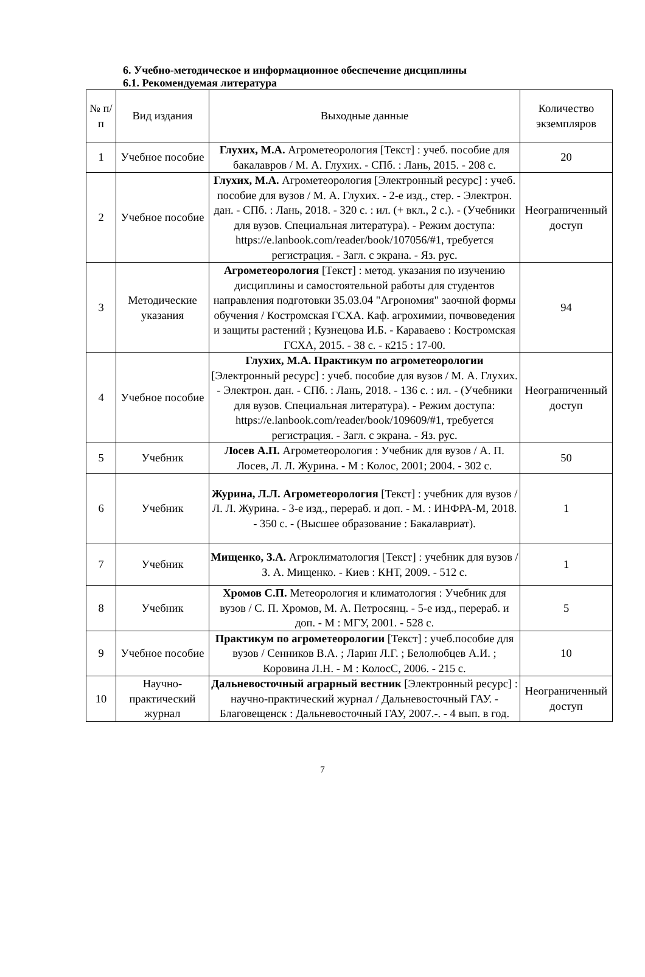6. Учебно-методическое и информационное обеспечение дисциплины
6.1. Рекомендуемая литература
| № п/п | Вид издания | Выходные данные | Количество экземпляров |
| --- | --- | --- | --- |
| 1 | Учебное пособие | Глухих, М.А. Агрометеорология [Текст] : учеб. пособие для бакалавров / М. А. Глухих. - СПб. : Лань, 2015. - 208 с. | 20 |
| 2 | Учебное пособие | Глухих, М.А. Агрометеорология [Электронный ресурс] : учеб. пособие для вузов / М. А. Глухих. - 2-е изд., стер. - Электрон. дан. - СПб. : Лань, 2018. - 320 с. : ил. (+ вкл., 2 с.). - (Учебники для вузов. Специальная литература). - Режим доступа: https://e.lanbook.com/reader/book/107056/#1, требуется регистрация. - Загл. с экрана. - Яз. рус. | Неограниченный доступ |
| 3 | Методические указания | Агрометеорология [Текст] : метод. указания по изучению дисциплины и самостоятельной работы для студентов направления подготовки 35.03.04 "Агрономия" заочной формы обучения / Костромская ГСХА. Каф. агрохимии, почвоведения и защиты растений ; Кузнецова И.Б. - Караваево : Костромская ГСХА, 2015. - 38 с. - к215 : 17-00. | 94 |
| 4 | Учебное пособие | Глухих, М.А. Практикум по агрометеорологии [Электронный ресурс] : учеб. пособие для вузов / М. А. Глухих. - Электрон. дан. - СПб. : Лань, 2018. - 136 с. : ил. - (Учебники для вузов. Специальная литература). - Режим доступа: https://e.lanbook.com/reader/book/109609/#1, требуется регистрация. - Загл. с экрана. - Яз. рус. | Неограниченный доступ |
| 5 | Учебник | Лосев А.П. Агрометеорология : Учебник для вузов / А. П. Лосев, Л. Л. Журина. - М : Колос, 2001; 2004. - 302 с. | 50 |
| 6 | Учебник | Журина, Л.Л. Агрометеорология [Текст] : учебник для вузов / Л. Л. Журина. - 3-е изд., перераб. и доп. - М. : ИНФРА-М, 2018. - 350 с. - (Высшее образование : Бакалавриат). | 1 |
| 7 | Учебник | Мищенко, З.А. Агроклиматология [Текст] : учебник для вузов / З. А. Мищенко. - Киев : КНТ, 2009. - 512 с. | 1 |
| 8 | Учебник | Хромов С.П. Метеорология и климатология : Учебник для вузов / С. П. Хромов, М. А. Петросянц. - 5-е изд., перераб. и доп. - М : МГУ, 2001. - 528 с. | 5 |
| 9 | Учебное пособие | Практикум по агрометеорологии [Текст] : учеб.пособие для вузов / Сенников В.А. ; Ларин Л.Г. ; Белолюбцев А.И. ; Коровина Л.Н. - М : КолосС, 2006. - 215 с. | 10 |
| 10 | Научно-практический журнал | Дальневосточный аграрный вестник [Электронный ресурс] : научно-практический журнал / Дальневосточный ГАУ. - Благовещенск : Дальневосточный ГАУ, 2007.-. - 4 вып. в год. | Неограниченный доступ |
7